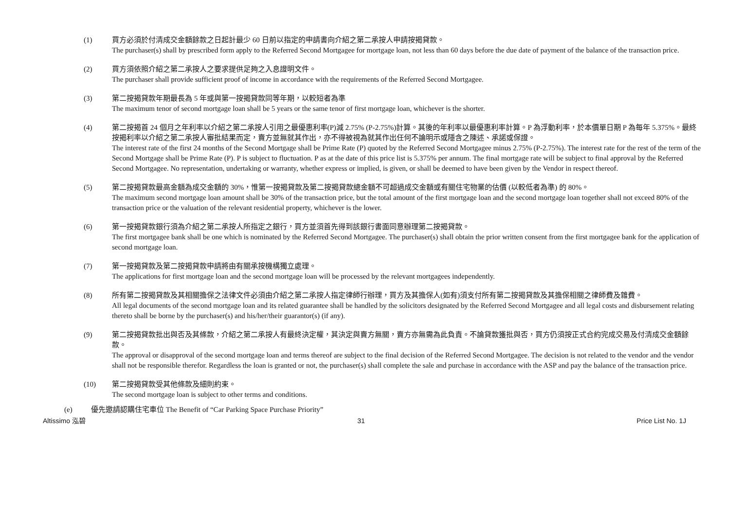(1) 買方必須於付清成交金額餘款之日起計最少 60 日前以指定的申請書向介紹之第二承按人申請按揭貸款。
The purchaser(s) shall by prescribed form apply to the Referred Second Mortgagee for mortgage loan, not less than 60 days before the due date of payment of the balance of the transaction price.
(2) 買方須依照介紹之第二承按人之要求提供足夠之入息證明文件。
The purchaser shall provide sufficient proof of income in accordance with the requirements of the Referred Second Mortgagee.
(3) 第二按揭貸款年期最長為 5 年或與第一按揭貸款同等年期，以較短者為準
The maximum tenor of second mortgage loan shall be 5 years or the same tenor of first mortgage loan, whichever is the shorter.
(4) 第二按揭首 24 個月之年利率以介紹之第二承按人引用之最優惠利率(P)減 2.75% (P-2.75%)計算。其後的年利率以最優惠利率計算。P 為浮動利率，於本價單日期 P 為每年 5.375%。最終按揭利率以介紹之第二承按人審批結果而定，賣方並無就其作出，亦不得被視為就其作出任何不論明示或隱含之陳述、承諾或保證。
The interest rate of the first 24 months of the Second Mortgage shall be Prime Rate (P) quoted by the Referred Second Mortgagee minus 2.75% (P-2.75%). The interest rate for the rest of the term of the Second Mortgage shall be Prime Rate (P). P is subject to fluctuation. P as at the date of this price list is 5.375% per annum. The final mortgage rate will be subject to final approval by the Referred Second Mortgagee. No representation, undertaking or warranty, whether express or implied, is given, or shall be deemed to have been given by the Vendor in respect thereof.
(5) 第二按揭貸款最高金額為成交金額的 30%，惟第一按揭貸款及第二按揭貸款總金額不可超過成交金額或有關住宅物業的估價 (以較低者為準) 的 80%。
The maximum second mortgage loan amount shall be 30% of the transaction price, but the total amount of the first mortgage loan and the second mortgage loan together shall not exceed 80% of the transaction price or the valuation of the relevant residential property, whichever is the lower.
(6) 第一按揭貸款銀行須為介紹之第二承按人所指定之銀行，買方並須首先得到該銀行書面同意辦理第二按揭貸款。
The first mortgagee bank shall be one which is nominated by the Referred Second Mortgagee. The purchaser(s) shall obtain the prior written consent from the first mortgagee bank for the application of second mortgage loan.
(7) 第一按揭貸款及第二按揭貸款申請將由有關承按機構獨立處理。
The applications for first mortgage loan and the second mortgage loan will be processed by the relevant mortgagees independently.
(8) 所有第二按揭貸款及其相關擔保之法律文件必須由介紹之第二承按人指定律師行辦理，買方及其擔保人(如有)須支付所有第二按揭貸款及其擔保相關之律師費及雜費。
All legal documents of the second mortgage loan and its related guarantee shall be handled by the solicitors designated by the Referred Second Mortgagee and all legal costs and disbursement relating thereto shall be borne by the purchaser(s) and his/her/their guarantor(s) (if any).
(9) 第二按揭貸款批出與否及其條款，介紹之第二承按人有最終決定權，其決定與賣方無關，賣方亦無需為此負責。不論貸款獲批與否，買方仍須按正式合約完成交易及付清成交金額餘款。
The approval or disapproval of the second mortgage loan and terms thereof are subject to the final decision of the Referred Second Mortgagee. The decision is not related to the vendor and the vendor shall not be responsible therefor. Regardless the loan is granted or not, the purchaser(s) shall complete the sale and purchase in accordance with the ASP and pay the balance of the transaction price.
(10) 第二按揭貸款受其他條款及細則約束。
The second mortgage loan is subject to other terms and conditions.
(e) 優先邀請認購住宅車位 The Benefit of “Car Parking Space Purchase Priority”
Altissimo 泓碧 31 Price List No. 1J